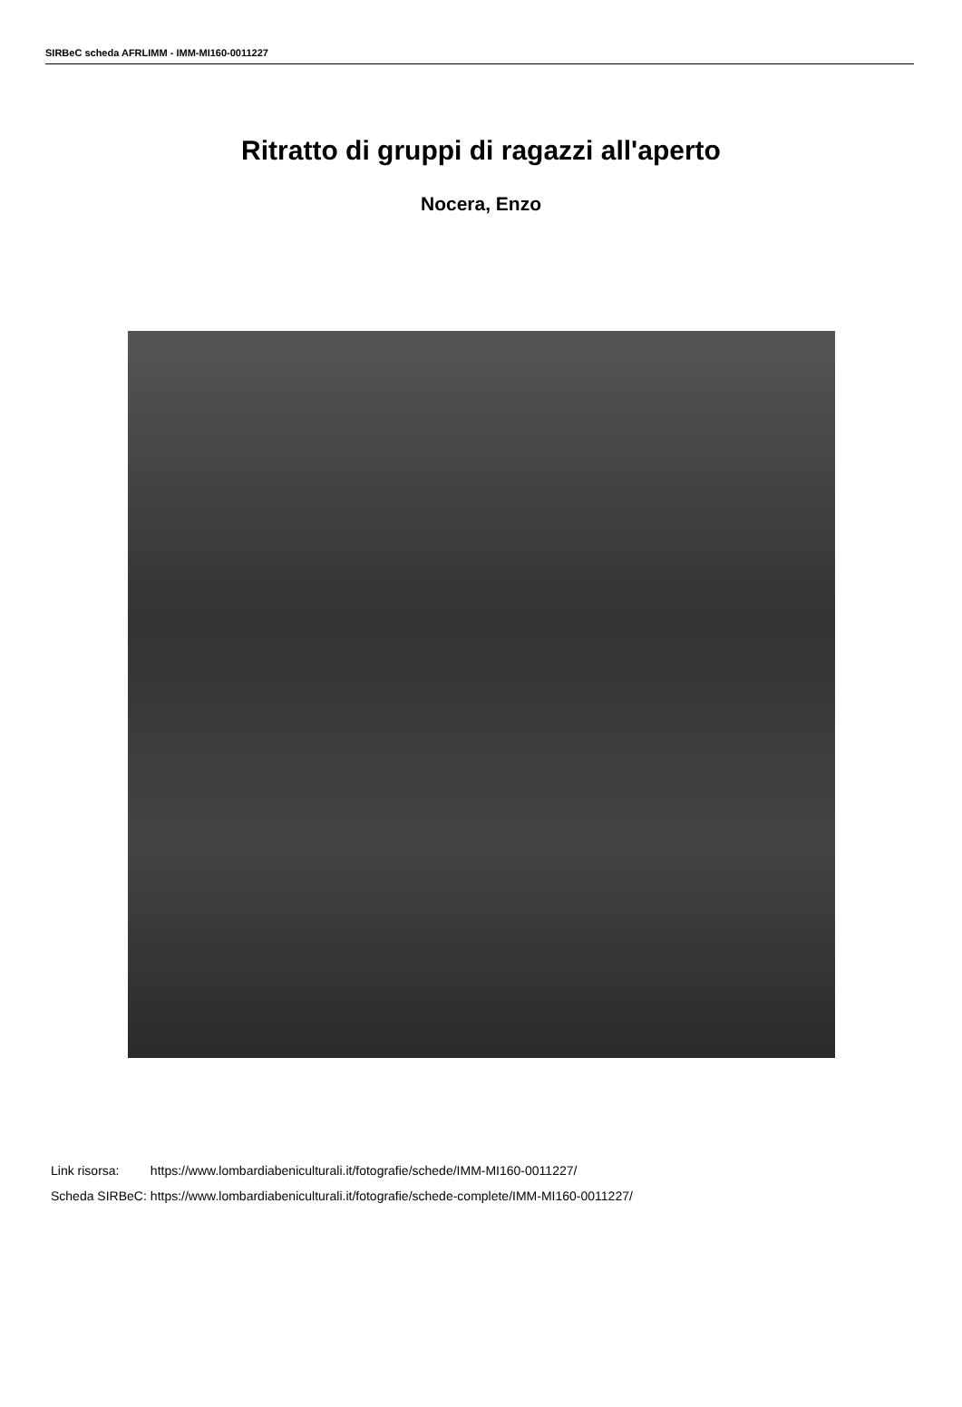SIRBeC scheda AFRLIMM - IMM-MI160-0011227
Ritratto di gruppi di ragazzi all'aperto
Nocera, Enzo
| Link risorsa: | https://www.lombardiabeniculturali.it/fotografie/schede/IMM-MI160-0011227/ |
| Scheda SIRBeC: | https://www.lombardiabeniculturali.it/fotografie/schede-complete/IMM-MI160-0011227/ |